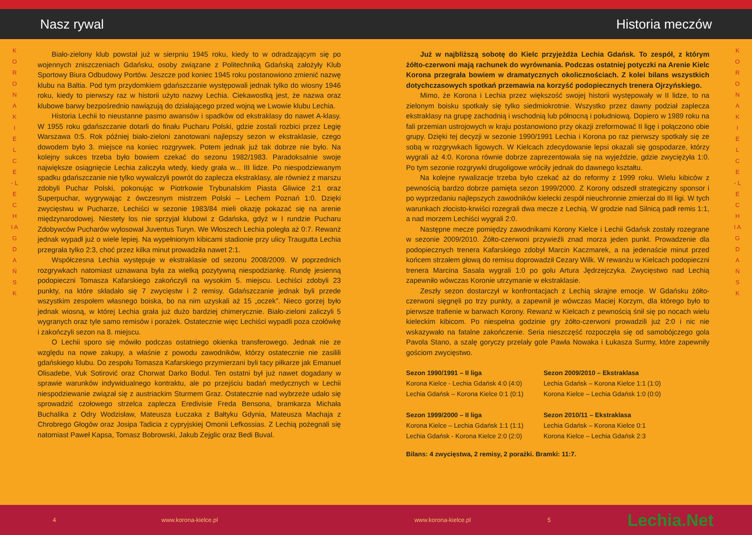Nasz rywal
K O R O N A K I E L C E - L E C H I A G D A Ń S K
Biało-zielony klub powstał już w sierpniu 1945 roku, kiedy to w odradzającym się po wojennych zniszczeniach Gdańsku, osoby związane z Politechniką Gdańską założyły Klub Sportowy Biura Odbudowy Portów. Jeszcze pod koniec 1945 roku postanowiono zmienić nazwę klubu na Baltia. Pod tym przydomkiem gdańszczanie występowali jednak tylko do wiosny 1946 roku, kiedy to pierwszy raz w historii użyto nazwy Lechia. Ciekawostką jest, że nazwa oraz klubowe barwy bezpośrednio nawiązują do działającego przed wojną we Lwowie klubu Lechia.
Historia Lechii to nieustanne pasmo awansów i spadków od ekstraklasy do nawet A-klasy. W 1955 roku gdańszczanie dotarli do finału Pucharu Polski, gdzie zostali rozbici przez Legię Warszawa 0:5. Rok później biało-zieloni zanotowani najlepszy sezon w ekstraklasie, czego dowodem było 3. miejsce na koniec rozgrywek. Potem jednak już tak dobrze nie było. Na kolejny sukces trzeba było bowiem czekać do sezonu 1982/1983. Paradoksalnie swoje największe osiągnięcie Lechia zaliczyła wtedy, kiedy grała w... III lidze. Po niespodziewanym spadku gdańszczanie nie tylko wywalczyli powrót do zaplecza ekstraklasy, ale również z marszu zdobyli Puchar Polski, pokonując w Piotrkowie Trybunalskim Piasta Gliwice 2:1 oraz Superpuchar, wygrywając z ówczesnym mistrzem Polski – Lechem Poznań 1:0. Dzięki zwycięstwu w Pucharze, Lechiści w sezonie 1983/84 mieli okazję pokazać się na arenie międzynarodowej. Niestety los nie sprzyjał klubowi z Gdańska, gdyż w I rundzie Pucharu Zdobywców Pucharów wylosował Juventus Turyn. We Włoszech Lechia poległa aż 0:7. Rewanż jednak wypadł już o wiele lepiej. Na wypełnionym kibicami stadionie przy ulicy Traugutta Lechia przegrała tylko 2:3, choć przez kilka minut prowadziła nawet 2:1.
Współczesna Lechia występuje w ekstraklasie od sezonu 2008/2009. W poprzednich rozgrywkach natomiast uznawana była za wielką pozytywną niespodziankę. Rundę jesienną podopieczni Tomasza Kafarskiego zakończyli na wysokim 5. miejscu. Lechiści zdobyli 23 punkty, na które składało się 7 zwycięstw i 2 remisy. Gdańszczanie jednak byli przede wszystkim zespołem własnego boiska, bo na nim uzyskali aż 15 „oczek”. Nieco gorzej było jednak wiosną, w której Lechia grała już dużo bardziej chimerycznie. Biało-zieloni zaliczyli 5 wygranych oraz tyle samo remisów i porażek. Ostatecznie więc Lechiści wypadli poza czołówkę i zakończyli sezon na 8. miejscu.
O Lechii sporo się mówiło podczas ostatniego okienka transferowego. Jednak nie ze względu na nowe zakupy, a właśnie z powodu zawodników, którzy ostatecznie nie zasilili gdańskiego klubu. Do zespołu Tomasza Kafarskiego przymierzani byli tacy piłkarze jak Emanuel Olisadebe, Vuk Sotirović oraz Chorwat Darko Bodul. Ten ostatni był już nawet dogadany w sprawie warunków indywidualnego kontraktu, ale po przejściu badań medycznych w Lechii niespodziewanie związał się z austriackim Sturmem Graz. Ostatecznie nad wybrzeże udało się sprowadzić czołowego strzelca zaplecza Eredivisie Freda Bensona, bramkarza Michała Buchalika z Odry Wodzisław, Mateusza Łuczaka z Bałtyku Gdynia, Mateusza Machaja z Chrobrego Głogów oraz Josipa Tadicia z cypryjskiej Omonii Lefkossias. Z Lechią pożegnali się natomiast Paweł Kapsa, Tomasz Bobrowski, Jakub Zejglic oraz Bedi Buval.
4 www.korona-kielce.pl
Historia meczów
K O R O N A K I E L C E - L E C H I A G D A Ń S K
Już w najbliższą sobotę do Kielc przyjeżdża Lechia Gdańsk. To zespół, z którym żółto-czerwoni mają rachunek do wyrównania. Podczas ostatniej potyczki na Arenie Kielc Korona przegrała bowiem w dramatycznych okolicznościach. Z kolei bilans wszystkich dotychczasowych spotkań przemawia na korzyść podopiecznych trenera Ojrzyńskiego.
Mimo, że Korona i Lechia przez większość swojej historii występowały w II lidze, to na zielonym boisku spotkały się tylko siedmiokrotnie. Wszystko przez dawny podział zaplecza ekstraklasy na grupę zachodnią i wschodnią lub północną i południową. Dopiero w 1989 roku na fali przemian ustrojowych w kraju postanowiono przy okazji zreformować II ligę i połączono obie grupy. Dzięki tej decyzji w sezonie 1990/1991 Lechia i Korona po raz pierwszy spotkały się ze sobą w rozgrywkach ligowych. W Kielcach zdecydowanie lepsi okazali się gospodarze, którzy wygrali aż 4:0. Korona równie dobrze zaprezentowała się na wyjeździe, gdzie zwyciężyła 1:0. Po tym sezonie rozgrywki drugoligowe wróciły jednak do dawnego kształtu.
Na kolejne rywalizacje trzeba było czekać aż do reformy z 1999 roku. Wielu kibiców z pewnością bardzo dobrze pamięta sezon 1999/2000. Z Korony odszedł strategiczny sponsor i po wyprzedaniu najlepszych zawodników kielecki zespół nieuchronnie zmierzał do III ligi. W tych warunkach złocisto-krwiści rozegrali dwa mecze z Lechią. W grodzie nad Silnicą padł remis 1:1, a nad morzem Lechiści wygrali 2:0.
Następne mecze pomiędzy zawodnikami Korony Kielce i Lechii Gdańsk zostały rozegrane w sezonie 2009/2010. Żółto-czerwoni przywieźli znad morza jeden punkt. Prowadzenie dla podopiecznych trenera Kafarskiego zdobył Marcin Kaczmarek, a na jedenaście minut przed końcem strzałem głową do remisu doprowadził Cezary Wilk. W rewanżu w Kielcach podopieczni trenera Marcina Sasala wygrali 1:0 po golu Artura Jędrzejczyka. Zwycięstwo nad Lechią zapewniło wówczas Koronie utrzymanie w ekstraklasie.
Zeszły sezon dostarczył w konfrontacjach z Lechią skrajne emocje. W Gdańsku żółto-czerwoni sięgnęli po trzy punkty, a zapewnił je wówczas Maciej Korzym, dla którego było to pierwsze trafienie w barwach Korony. Rewanż w Kielcach z pewnością śnił się po nocach wielu kieleckim kibicom. Po niespełna godzinie gry żółto-czerwoni prowadzili już 2:0 i nic nie wskazywało na fatalne zakończenie. Seria nieszczęść rozpoczęła się od samobójczego gola Pavola Stano, a szalę goryczy przelały gole Pawła Nowaka i Łukasza Surmy, które zapewniły gościom zwycięstwo.
Sezon 1990/1991 – II liga
Korona Kielce - Lechia Gdańsk 4:0 (4:0)
Lechia Gdańsk – Korona Kielce 0:1 (0:1)
Sezon 1999/2000 – II liga
Korona Kielce – Lechia Gdańsk 1:1 (1:1)
Lechia Gdańsk - Korona Kielce 2:0 (2:0)
Sezon 2009/2010 – Ekstraklasa
Lechia Gdańsk – Korona Kielce 1:1 (1:0)
Korona Kielce – Lechia Gdańsk 1:0 (0:0)
Sezon 2010/11 – Ekstraklasa
Lechia Gdańsk – Korona Kielce 0:1
Korona Kielce – Lechia Gdańsk 2:3
Bilans: 4 zwycięstwa, 2 remisy, 2 porażki. Bramki: 11:7.
www.korona-kielce.pl 5 Lechia.Net